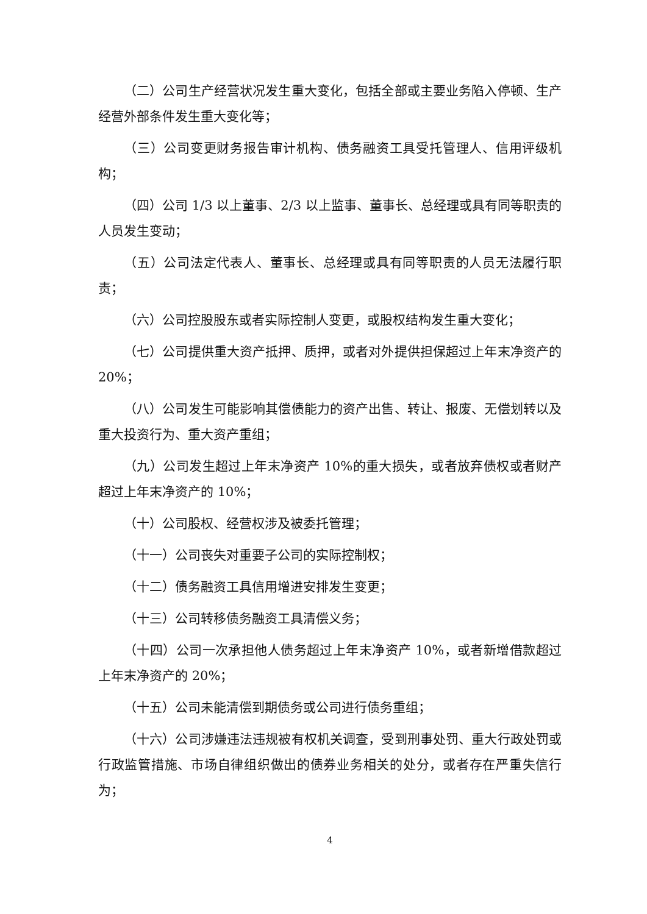（二）公司生产经营状况发生重大变化，包括全部或主要业务陷入停顿、生产经营外部条件发生重大变化等；
（三）公司变更财务报告审计机构、债务融资工具受托管理人、信用评级机构；
（四）公司 1/3 以上董事、2/3 以上监事、董事长、总经理或具有同等职责的人员发生变动；
（五）公司法定代表人、董事长、总经理或具有同等职责的人员无法履行职责；
（六）公司控股股东或者实际控制人变更，或股权结构发生重大变化；
（七）公司提供重大资产抵押、质押，或者对外提供担保超过上年末净资产的 20%；
（八）公司发生可能影响其偿债能力的资产出售、转让、报废、无偿划转以及重大投资行为、重大资产重组；
（九）公司发生超过上年末净资产 10%的重大损失，或者放弃债权或者财产超过上年末净资产的 10%；
（十）公司股权、经营权涉及被委托管理；
（十一）公司丧失对重要子公司的实际控制权；
（十二）债务融资工具信用增进安排发生变更；
（十三）公司转移债务融资工具清偿义务；
（十四）公司一次承担他人债务超过上年末净资产 10%，或者新增借款超过上年末净资产的 20%；
（十五）公司未能清偿到期债务或公司进行债务重组；
（十六）公司涉嫌违法违规被有权机关调查，受到刑事处罚、重大行政处罚或行政监管措施、市场自律组织做出的债券业务相关的处分，或者存在严重失信行为；
4